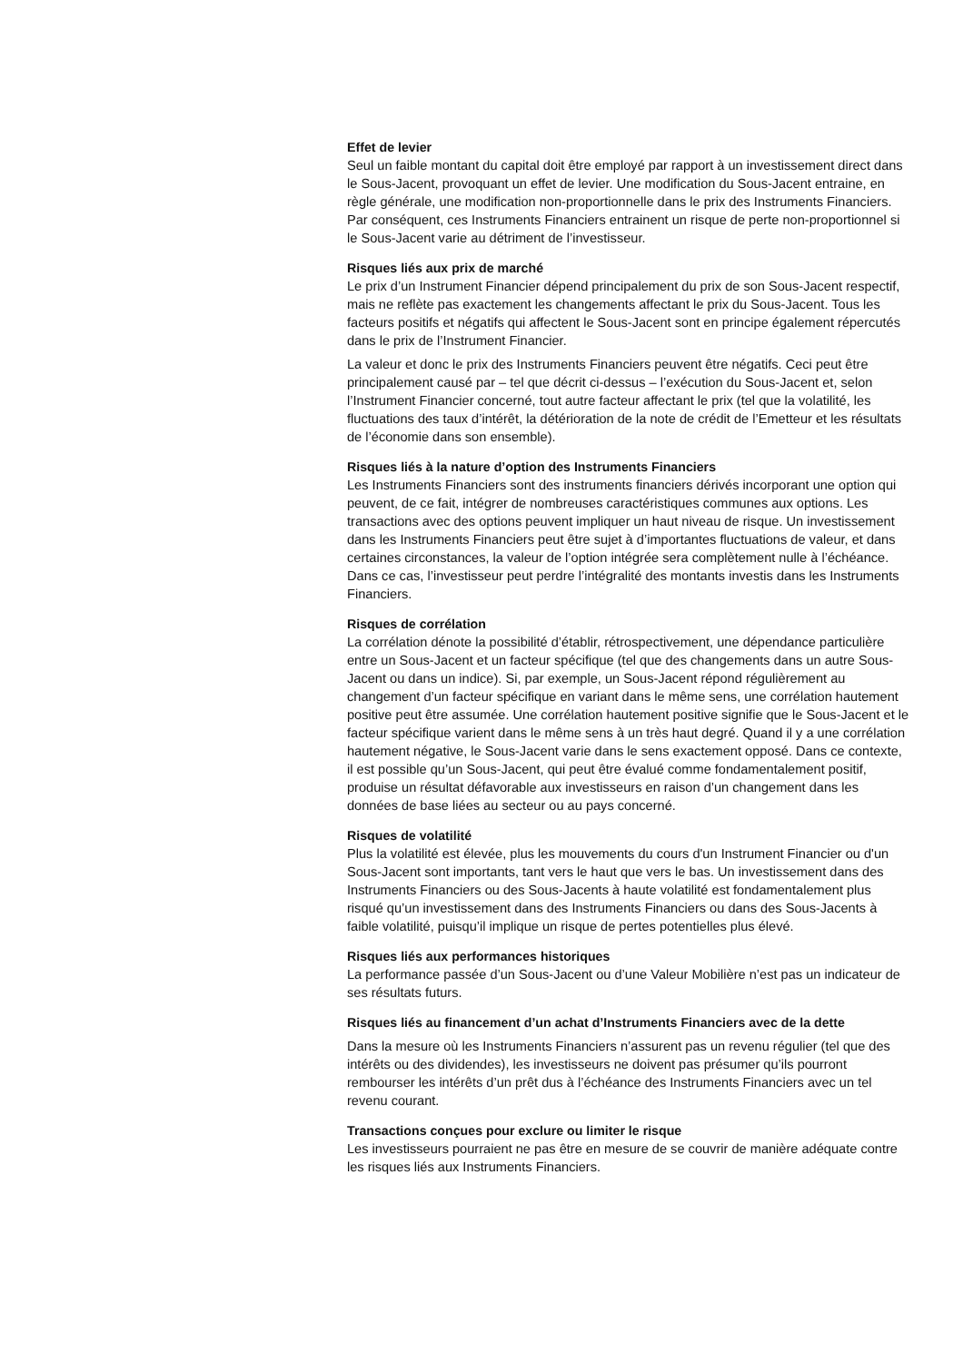Effet de levier
Seul un faible montant du capital doit être employé par rapport à un investissement direct dans le Sous-Jacent, provoquant un effet de levier. Une modification du Sous-Jacent entraine, en règle générale, une modification non-proportionnelle dans le prix des Instruments Financiers. Par conséquent, ces Instruments Financiers entrainent un risque de perte non-proportionnel si le Sous-Jacent varie au détriment de l’investisseur.
Risques liés aux prix de marché
Le prix d’un Instrument Financier dépend principalement du prix de son Sous-Jacent respectif, mais ne reflète pas exactement les changements affectant le prix du Sous-Jacent. Tous les facteurs positifs et négatifs qui affectent le Sous-Jacent sont en principe également répercutés dans le prix de l’Instrument Financier.
La valeur et donc le prix des Instruments Financiers peuvent être négatifs. Ceci peut être principalement causé par – tel que décrit ci-dessus – l’exécution du Sous-Jacent et, selon l’Instrument Financier concerné, tout autre facteur affectant le prix (tel que la volatilité, les fluctuations des taux d’intérêt, la détérioration de la note de crédit de l’Emetteur et les résultats de l’économie dans son ensemble).
Risques liés à la nature d’option des Instruments Financiers
Les Instruments Financiers sont des instruments financiers dérivés incorporant une option qui peuvent, de ce fait, intégrer de nombreuses caractéristiques communes aux options. Les transactions avec des options peuvent impliquer un haut niveau de risque. Un investissement dans les Instruments Financiers peut être sujet à d’importantes fluctuations de valeur, et dans certaines circonstances, la valeur de l’option intégrée sera complètement nulle à l’échéance. Dans ce cas, l’investisseur peut perdre l’intégralité des montants investis dans les Instruments Financiers.
Risques de corrélation
La corrélation dénote la possibilité d’établir, rétrospectivement, une dépendance particulière entre un Sous-Jacent et un facteur spécifique (tel que des changements dans un autre Sous-Jacent ou dans un indice). Si, par exemple, un Sous-Jacent répond régulièrement au changement d’un facteur spécifique en variant dans le même sens, une corrélation hautement positive peut être assumée. Une corrélation hautement positive signifie que le Sous-Jacent et le facteur spécifique varient dans le même sens à un très haut degré. Quand il y a une corrélation hautement négative, le Sous-Jacent varie dans le sens exactement opposé. Dans ce contexte, il est possible qu’un Sous-Jacent, qui peut être évalué comme fondamentalement positif, produise un résultat défavorable aux investisseurs en raison d’un changement dans les données de base liées au secteur ou au pays concerné.
Risques de volatilité
Plus la volatilité est élevée, plus les mouvements du cours d'un Instrument Financier ou d'un Sous-Jacent sont importants, tant vers le haut que vers le bas. Un investissement dans des Instruments Financiers ou des Sous-Jacents à haute volatilité est fondamentalement plus risqué qu’un investissement dans des Instruments Financiers ou dans des Sous-Jacents à faible volatilité, puisqu’il implique un risque de pertes potentielles plus élevé.
Risques liés aux performances historiques
La performance passée d’un Sous-Jacent ou d’une Valeur Mobilière n’est pas un indicateur de ses résultats futurs.
Risques liés au financement d’un achat d’Instruments Financiers avec de la dette
Dans la mesure où les Instruments Financiers n’assurent pas un revenu régulier (tel que des intérêts ou des dividendes), les investisseurs ne doivent pas présumer qu’ils pourront rembourser les intérêts d’un prêt dus à l’échéance des Instruments Financiers avec un tel revenu courant.
Transactions conçues pour exclure ou limiter le risque
Les investisseurs pourraient ne pas être en mesure de se couvrir de manière adéquate contre les risques liés aux Instruments Financiers.